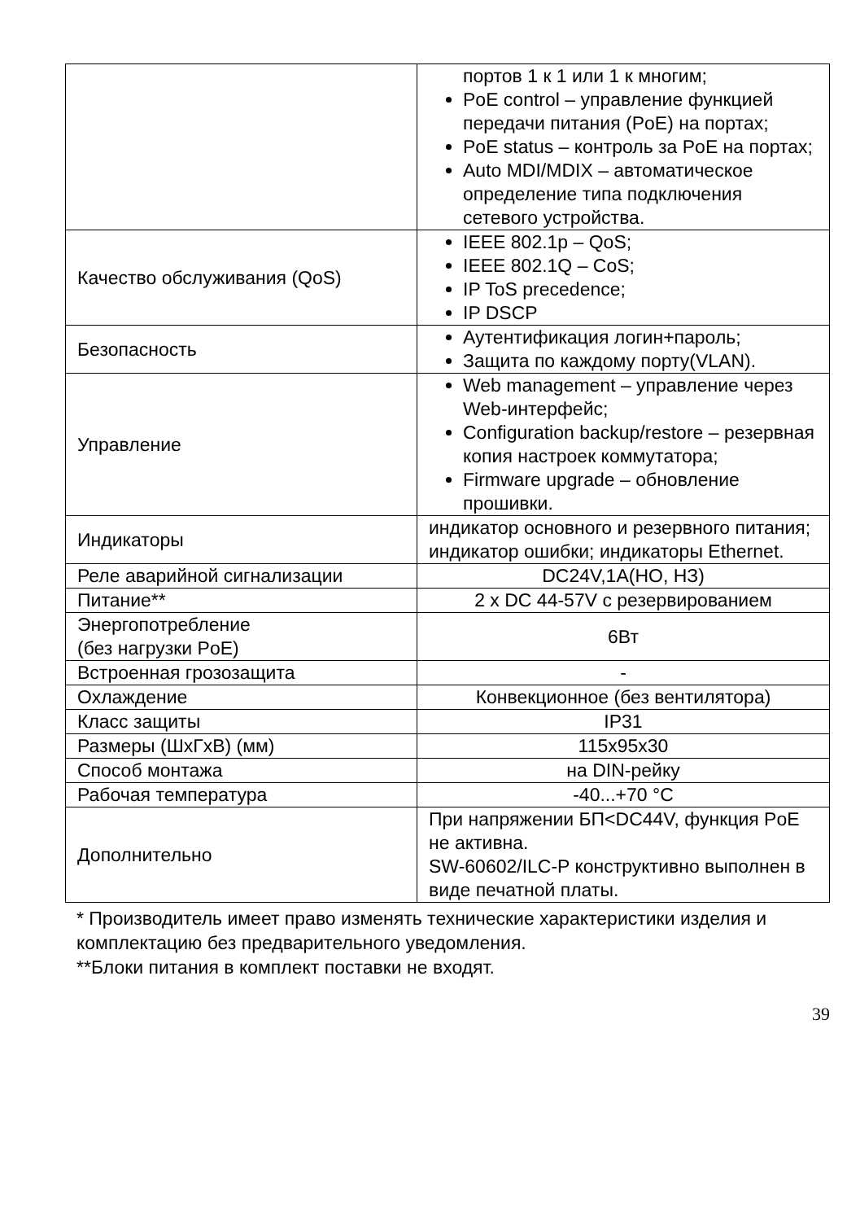| | портов 1 к 1 или 1 к многим; PoE control – управление функцией передачи питания (PoE) на портах; PoE status – контроль за PoE на портах; Auto MDI/MDIX – автоматическое определение типа подключения сетевого устройства. |
| Качество обслуживания (QoS) | IEEE 802.1p – QoS; IEEE 802.1Q – CoS; IP ToS precedence; IP DSCP |
| Безопасность | Аутентификация логин+пароль; Защита по каждому порту(VLAN). |
| Управление | Web management – управление через Web-интерфейс; Configuration backup/restore – резервная копия настроек коммутатора; Firmware upgrade – обновление прошивки. |
| Индикаторы | индикатор основного и резервного питания; индикатор ошибки; индикаторы Ethernet. |
| Реле аварийной сигнализации | DC24V,1A(НО, НЗ) |
| Питание** | 2 x DC 44-57V с резервированием |
| Энергопотребление (без нагрузки PoE) | 6Вт |
| Встроенная грозозащита | - |
| Охлаждение | Конвекционное (без вентилятора) |
| Класс защиты | IP31 |
| Размеры (ШхГхВ) (мм) | 115x95x30 |
| Способ монтажа | на DIN-рейку |
| Рабочая температура | -40...+70 °C |
| Дополнительно | При напряжении БП<DC44V, функция PoE не активна. SW-60602/ILC-P конструктивно выполнен в виде печатной платы. |
* Производитель имеет право изменять технические характеристики изделия и комплектацию без предварительного уведомления.
**Блоки питания в комплект поставки не входят.
39